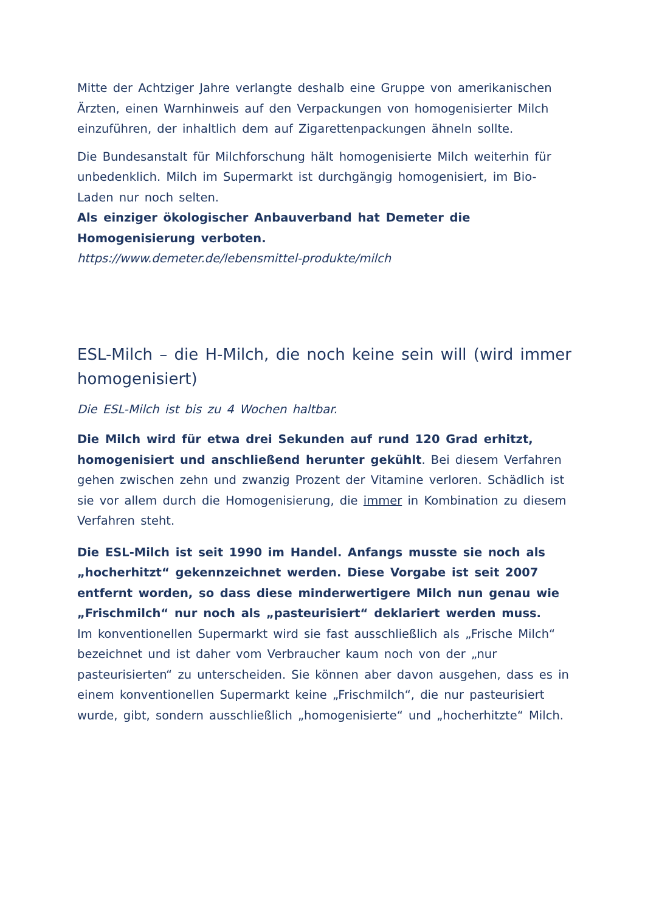Mitte der Achtziger Jahre verlangte deshalb eine Gruppe von amerikanischen Ärzten, einen Warnhinweis auf den Verpackungen von homogenisierter Milch einzuführen, der inhaltlich dem auf Zigarettenpackungen ähneln sollte.
Die Bundesanstalt für Milchforschung hält homogenisierte Milch weiterhin für unbedenklich. Milch im Supermarkt ist durchgängig homogenisiert, im Bio-Laden nur noch selten.
Als einziger ökologischer Anbauverband hat Demeter die Homogenisierung verboten.
https://www.demeter.de/lebensmittel-produkte/milch
ESL-Milch – die H-Milch, die noch keine sein will (wird immer homogenisiert)
Die ESL-Milch ist bis zu 4 Wochen haltbar.
Die Milch wird für etwa drei Sekunden auf rund 120 Grad erhitzt, homogenisiert und anschließend herunter gekühlt. Bei diesem Verfahren gehen zwischen zehn und zwanzig Prozent der Vitamine verloren. Schädlich ist sie vor allem durch die Homogenisierung, die immer in Kombination zu diesem Verfahren steht.
Die ESL-Milch ist seit 1990 im Handel. Anfangs musste sie noch als „hocherhitzt“ gekennzeichnet werden. Diese Vorgabe ist seit 2007 entfernt worden, so dass diese minderwertigere Milch nun genau wie „Frischmilch“ nur noch als „pasteurisiert“ deklariert werden muss.
Im konventionellen Supermarkt wird sie fast ausschließlich als „Frische Milch“ bezeichnet und ist daher vom Verbraucher kaum noch von der „nur pasteurisierten“ zu unterscheiden. Sie können aber davon ausgehen, dass es in einem konventionellen Supermarkt keine „Frischmilch“, die nur pasteurisiert wurde, gibt, sondern ausschließlich „homogenisierte“ und „hocherhitzte“ Milch.